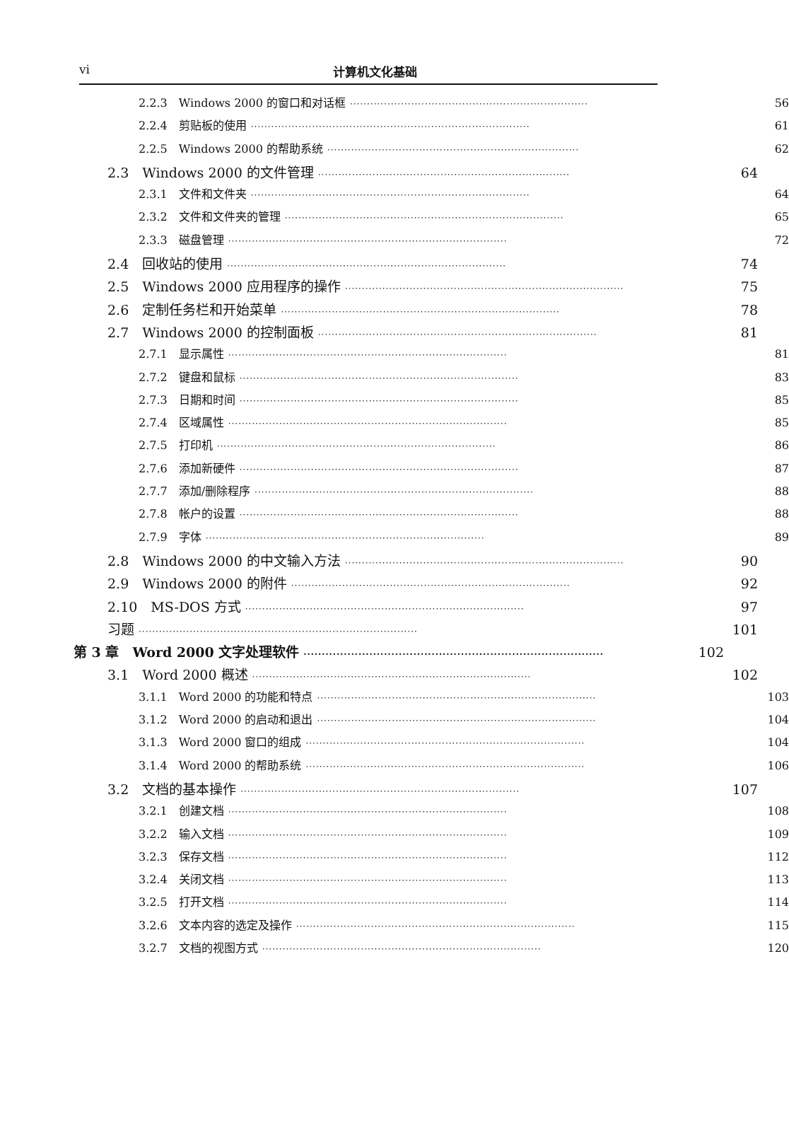vi 计算机文化基础
2.2.3　Windows 2000 的窗口和对话框 ······································································ 56
2.2.4　剪贴板的使用 ·················································································· 61
2.2.5　Windows 2000 的帮助系统 ·········································································· 62
2.3　Windows 2000 的文件管理 ·········································································· 64
2.3.1　文件和文件夹 ·················································································· 64
2.3.2　文件和文件夹的管理 ·················································································· 65
2.3.3　磁盘管理 ·················································································· 72
2.4　回收站的使用 ·················································································· 74
2.5　Windows 2000 应用程序的操作 ·················································································· 75
2.6　定制任务栏和开始菜单 ·················································································· 78
2.7　Windows 2000 的控制面板 ·················································································· 81
2.7.1　显示属性 ·················································································· 81
2.7.2　键盘和鼠标 ·················································································· 83
2.7.3　日期和时间 ·················································································· 85
2.7.4　区域属性 ·················································································· 85
2.7.5　打印机 ·················································································· 86
2.7.6　添加新硬件 ·················································································· 87
2.7.7　添加/删除程序 ·················································································· 88
2.7.8　帐户的设置 ·················································································· 88
2.7.9　字体 ·················································································· 89
2.8　Windows 2000 的中文输入方法 ·················································································· 90
2.9　Windows 2000 的附件 ·················································································· 92
2.10　MS-DOS 方式 ·················································································· 97
习题 ·················································································· 101
第 3 章　Word 2000 文字处理软件 ·················································································· 102
3.1　Word 2000 概述 ·················································································· 102
3.1.1　Word 2000 的功能和特点 ·················································································· 103
3.1.2　Word 2000 的启动和退出 ·················································································· 104
3.1.3　Word 2000 窗口的组成 ·················································································· 104
3.1.4　Word 2000 的帮助系统 ·················································································· 106
3.2　文档的基本操作 ·················································································· 107
3.2.1　创建文档 ·················································································· 108
3.2.2　输入文档 ·················································································· 109
3.2.3　保存文档 ·················································································· 112
3.2.4　关闭文档 ·················································································· 113
3.2.5　打开文档 ·················································································· 114
3.2.6　文本内容的选定及操作 ·················································································· 115
3.2.7　文档的视图方式 ·················································································· 120